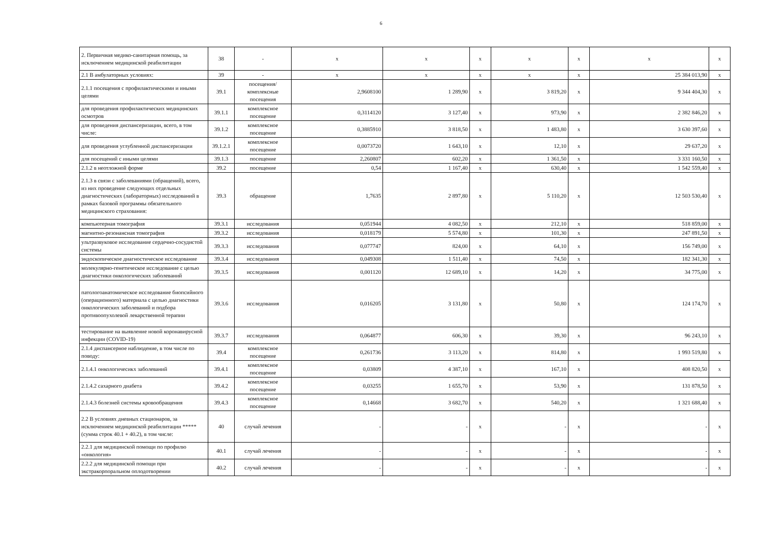6
| 2. Первичная медико-санитарная помощь, за исключением медицинской реабилитации | 38 | - | x | x | x | x | x | x | x |
| 2.1 В амбулаторных условиях: | 39 | - | x | x | x | x | x | 25 384 013,90 | x |
| 2.1.1 посещения с профилактическими и иными целями | 39.1 | посещения/комплексные посещения | 2,9608100 | 1 289,90 | x | 3 819,20 | x | 9 344 404,30 | x |
| для проведения профилактических медицинских осмотров | 39.1.1 | комплексное посещение | 0,3114120 | 3 127,40 | x | 973,90 | x | 2 382 846,20 | x |
| для проведения диспансеризации, всего, в том числе: | 39.1.2 | комплексное посещение | 0,3885910 | 3 818,50 | x | 1 483,80 | x | 3 630 397,60 | x |
| для проведения углубленной диспансеризации | 39.1.2.1 | комплексное посещение | 0,0073720 | 1 643,10 | x | 12,10 | x | 29 637,20 | x |
| для посещений с иными целями | 39.1.3 | посещение | 2,260807 | 602,20 | x | 1 361,50 | x | 3 331 160,50 | x |
| 2.1.2 в неотложной форме | 39.2 | посещение | 0,54 | 1 167,40 | x | 630,40 | x | 1 542 559,40 | x |
| 2.1.3 в связи с заболеваниями (обращений), всего, из них проведение следующих отдельных диагностических (лабораторных) исследований в рамках базовой программы обязательного медицинского страхования: | 39.3 | обращение | 1,7635 | 2 897,80 | x | 5 110,20 | x | 12 503 530,40 | x |
| компьютерная томография | 39.3.1 | исследования | 0,051944 | 4 082,50 | x | 212,10 | x | 518 859,00 | x |
| магнитно-резонансная томография | 39.3.2 | исследования | 0,018179 | 5 574,80 | x | 101,30 | x | 247 891,50 | x |
| ультразвуковое исследование сердечно-сосудистой системы | 39.3.3 | исследования | 0,077747 | 824,00 | x | 64,10 | x | 156 749,00 | x |
| эндоскопическое диагностическое исследование | 39.3.4 | исследования | 0,049308 | 1 511,40 | x | 74,50 | x | 182 341,30 | x |
| молекулярно-генетическое исследование с целью диагностики онкологических заболеваний | 39.3.5 | исследования | 0,001120 | 12 689,10 | x | 14,20 | x | 34 775,00 | x |
| патологоанатомическое исследование биопсийного (операционного) материала с целью диагностики онкологических заболеваний и подбора противоопухолевой лекарственной терапии | 39.3.6 | исследования | 0,016205 | 3 131,80 | x | 50,80 | x | 124 174,70 | x |
| тестирование на выявление новой коронавирусной инфекции (COVID-19) | 39.3.7 | исследования | 0,064877 | 606,30 | x | 39,30 | x | 96 243,10 | x |
| 2.1.4 диспансерное наблюдение, в том числе по поводу: | 39.4 | комплексное посещение | 0,261736 | 3 113,20 | x | 814,80 | x | 1 993 519,80 | x |
| 2.1.4.1 онкологичесикх заболеваний | 39.4.1 | комплексное посещение | 0,03809 | 4 387,10 | x | 167,10 | x | 408 820,50 | x |
| 2.1.4.2 сахарного диабета | 39.4.2 | комплексное посещение | 0,03255 | 1 655,70 | x | 53,90 | x | 131 878,50 | x |
| 2.1.4.3 болезней системы кровообращения | 39.4.3 | комплексное посещение | 0,14668 | 3 682,70 | x | 540,20 | x | 1 321 688,40 | x |
| 2.2 В условиях дневных стационаров, за исключением медицинской реабилитации ***** (сумма строк 40.1 + 40.2), в том числе: | 40 | случай лечения | - | - | x | - | x | - | x |
| 2.2.1 для медицинской помощи по профилю «онкология» | 40.1 | случай лечения | - | - | x | - | x | - | x |
| 2.2.2 для медицинской помощи при экстракорпоральном оплодотворении | 40.2 | случай лечения | - | - | x | - | x | - | x |